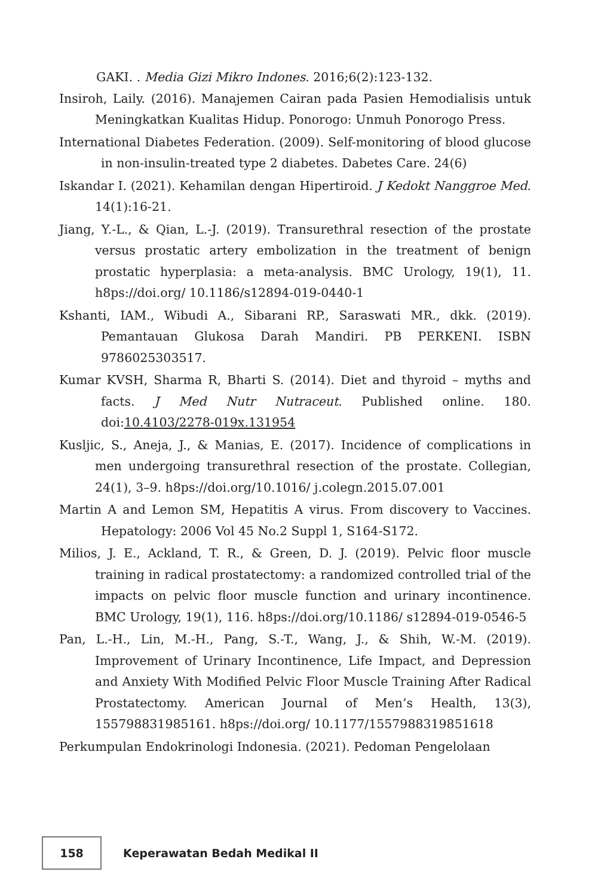GAKI. . Media Gizi Mikro Indones. 2016;6(2):123-132.
Insiroh, Laily. (2016). Manajemen Cairan pada Pasien Hemodialisis untuk Meningkatkan Kualitas Hidup. Ponorogo: Unmuh Ponorogo Press.
International Diabetes Federation. (2009). Self-monitoring of blood glucose in non-insulin-treated type 2 diabetes. Dabetes Care. 24(6)
Iskandar I. (2021). Kehamilan dengan Hipertiroid. J Kedokt Nanggroe Med. 14(1):16-21.
Jiang, Y.-L., & Qian, L.-J. (2019). Transurethral resection of the prostate versus prostatic artery embolization in the treatment of benign prostatic hyperplasia: a meta-analysis. BMC Urology, 19(1), 11. h8ps://doi.org/ 10.1186/s12894-019-0440-1
Kshanti, IAM., Wibudi A., Sibarani RP., Saraswati MR., dkk. (2019). Pemantauan Glukosa Darah Mandiri. PB PERKENI. ISBN 9786025303517.
Kumar KVSH, Sharma R, Bharti S. (2014). Diet and thyroid – myths and facts. J Med Nutr Nutraceut. Published online. 180. doi:10.4103/2278-019x.131954
Kusljic, S., Aneja, J., & Manias, E. (2017). Incidence of complications in men undergoing transurethral resection of the prostate. Collegian, 24(1), 3–9. h8ps://doi.org/10.1016/ j.colegn.2015.07.001
Martin A and Lemon SM, Hepatitis A virus. From discovery to Vaccines. Hepatology: 2006 Vol 45 No.2 Suppl 1, S164-S172.
Milios, J. E., Ackland, T. R., & Green, D. J. (2019). Pelvic floor muscle training in radical prostatectomy: a randomized controlled trial of the impacts on pelvic floor muscle function and urinary incontinence. BMC Urology, 19(1), 116. h8ps://doi.org/10.1186/ s12894-019-0546-5
Pan, L.-H., Lin, M.-H., Pang, S.-T., Wang, J., & Shih, W.-M. (2019). Improvement of Urinary Incontinence, Life Impact, and Depression and Anxiety With Modified Pelvic Floor Muscle Training After Radical Prostatectomy. American Journal of Men’s Health, 13(3), 155798831985161. h8ps://doi.org/ 10.1177/1557988319851618
Perkumpulan Endokrinologi Indonesia. (2021). Pedoman Pengelolaan
158
Keperawatan Bedah Medikal II